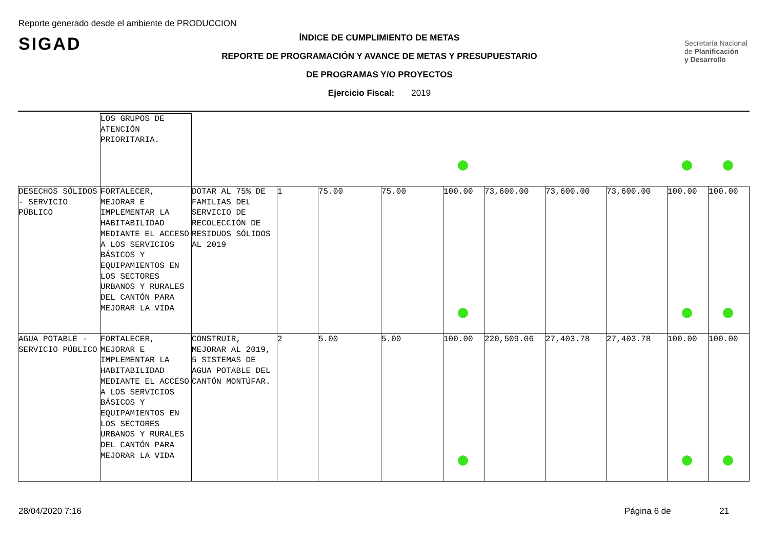Reporte generado desde el ambiente de PRODUCCION
SIGAD
Secretaría Nacional
de Planificación
y Desarrollo
ÍNDICE DE CUMPLIMIENTO DE METAS
REPORTE DE PROGRAMACIÓN Y AVANCE DE METAS Y PRESUPUESTARIO
DE PROGRAMAS Y/O PROYECTOS
Ejercicio Fiscal: 2019
| | LOS GRUPOS DE ATENCIÓN PRIORITARIA. | | | | | | | | | | |
| DESECHOS SÓLIDOS - SERVICIO PÚBLICO | FORTALECER, MEJORAR E IMPLEMENTAR LA HABITABILIDAD MEDIANTE EL ACCESO A LOS SERVICIOS BÁSICOS Y EQUIPAMIENTOS EN LOS SECTORES URBANOS Y RURALES DEL CANTÓN PARA MEJORAR LA VIDA | DOTAR AL 75% DE FAMILIAS DEL SERVICIO DE RECOLECCIÓN DE RESIDUOS SÓLIDOS AL 2019 | 1 | 75.00 | 75.00 | 100.00 | 73,600.00 | 73,600.00 | 73,600.00 | 100.00 | 100.00 |
| AGUA POTABLE - SERVICIO PÚBLICO | FORTALECER, MEJORAR E IMPLEMENTAR LA HABITABILIDAD MEDIANTE EL ACCESO A LOS SERVICIOS BÁSICOS Y EQUIPAMIENTOS EN LOS SECTORES URBANOS Y RURALES DEL CANTÓN PARA MEJORAR LA VIDA | CONSTRUIR, MEJORAR AL 2019, 5 SISTEMAS DE AGUA POTABLE DEL CANTÓN MONTÚFAR. | 2 | 5.00 | 5.00 | 100.00 | 220,509.06 | 27,403.78 | 27,403.78 | 100.00 | 100.00 |
28/04/2020 7:16
Página 6 de 21